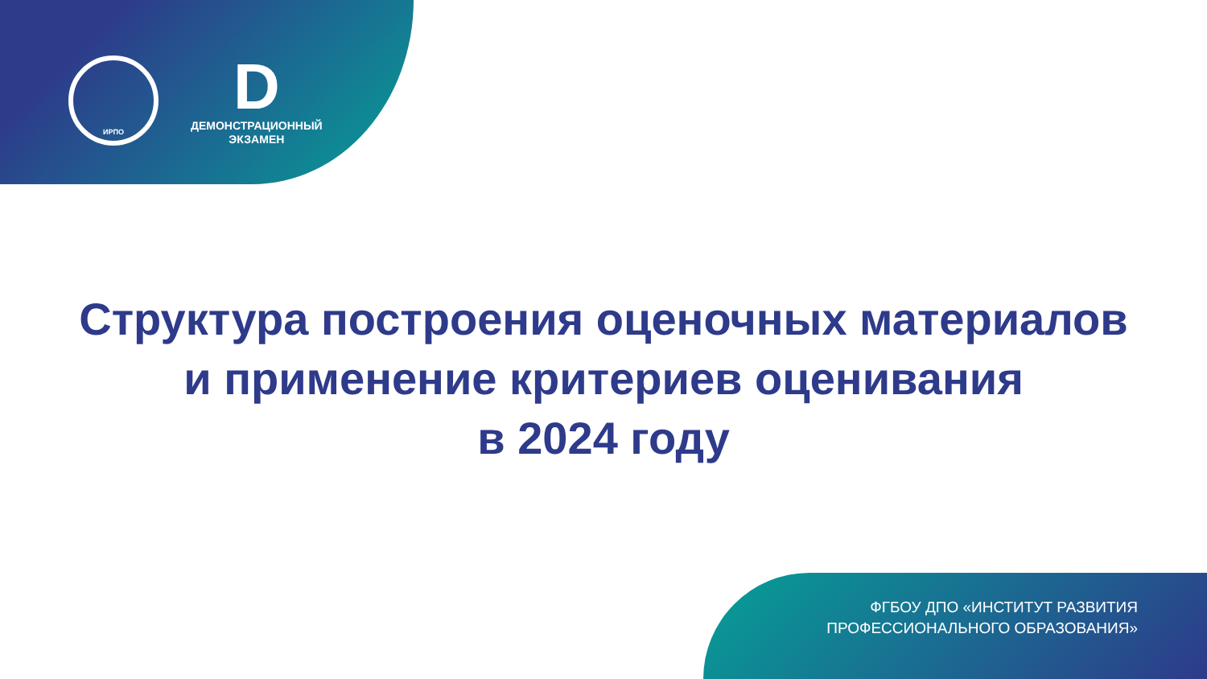ИРПО
D
ДЕМОНСТРАЦИОННЫЙ
ЭКЗАМЕН
Структура построения оценочных материалов
и применение критериев оценивания
в 2024 году
ФГБОУ ДПО «ИНСТИТУТ РАЗВИТИЯ
ПРОФЕССИОНАЛЬНОГО ОБРАЗОВАНИЯ»